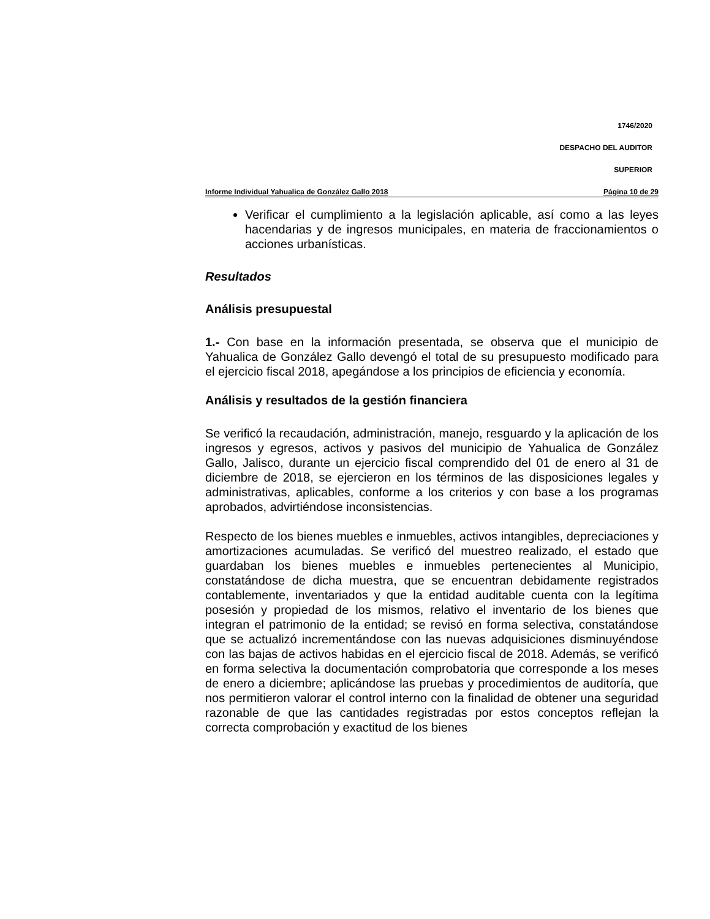1746/2020
DESPACHO DEL AUDITOR
SUPERIOR
Informe Individual Yahualica de González Gallo 2018 Página 10 de 29
Verificar el cumplimiento a la legislación aplicable, así como a las leyes hacendarias y de ingresos municipales, en materia de fraccionamientos o acciones urbanísticas.
Resultados
Análisis presupuestal
1.- Con base en la información presentada, se observa que el municipio de Yahualica de González Gallo devengó el total de su presupuesto modificado para el ejercicio fiscal 2018, apegándose a los principios de eficiencia y economía.
Análisis y resultados de la gestión financiera
Se verificó la recaudación, administración, manejo, resguardo y la aplicación de los ingresos y egresos, activos y pasivos del municipio de Yahualica de González Gallo, Jalisco, durante un ejercicio fiscal comprendido del 01 de enero al 31 de diciembre de 2018, se ejercieron en los términos de las disposiciones legales y administrativas, aplicables, conforme a los criterios y con base a los programas aprobados, advirtiéndose inconsistencias.
Respecto de los bienes muebles e inmuebles, activos intangibles, depreciaciones y amortizaciones acumuladas. Se verificó del muestreo realizado, el estado que guardaban los bienes muebles e inmuebles pertenecientes al Municipio, constatándose de dicha muestra, que se encuentran debidamente registrados contablemente, inventariados y que la entidad auditable cuenta con la legítima posesión y propiedad de los mismos, relativo el inventario de los bienes que integran el patrimonio de la entidad; se revisó en forma selectiva, constatándose que se actualizó incrementándose con las nuevas adquisiciones disminuyéndose con las bajas de activos habidas en el ejercicio fiscal de 2018. Además, se verificó en forma selectiva la documentación comprobatoria que corresponde a los meses de enero a diciembre; aplicándose las pruebas y procedimientos de auditoría, que nos permitieron valorar el control interno con la finalidad de obtener una seguridad razonable de que las cantidades registradas por estos conceptos reflejan la correcta comprobación y exactitud de los bienes